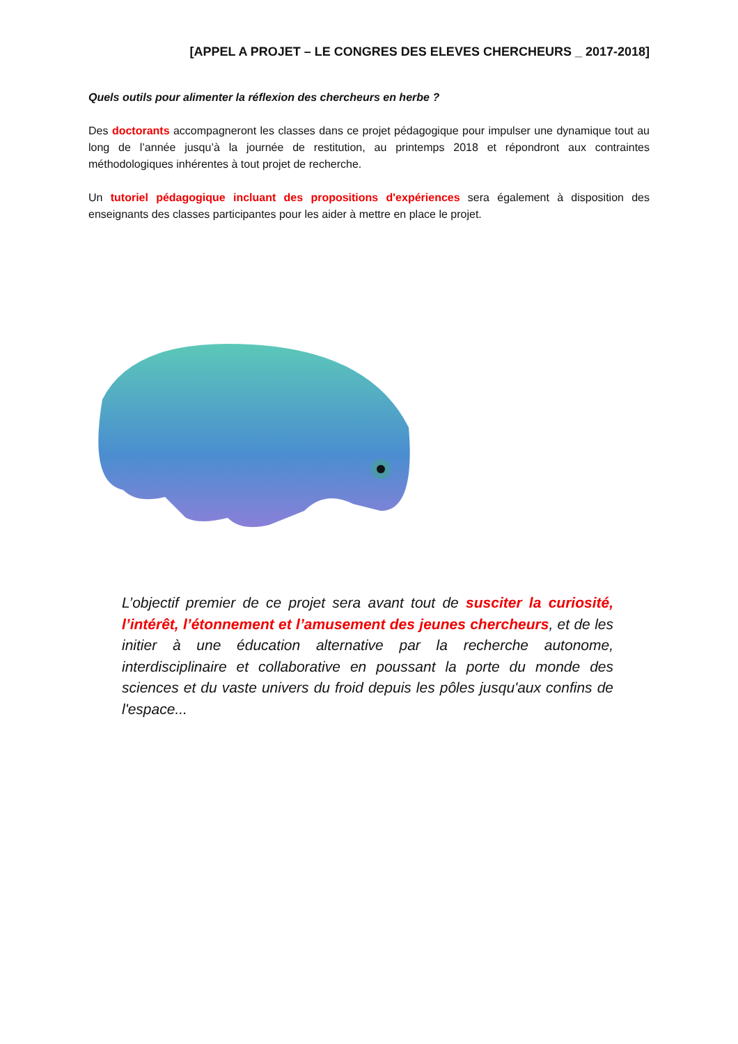[APPEL A PROJET – LE CONGRES DES ELEVES CHERCHEURS _ 2017-2018]
Quels outils pour alimenter la réflexion des chercheurs en herbe ?
Des doctorants accompagneront les classes dans ce projet pédagogique pour impulser une dynamique tout au long de l’année jusqu’à la journée de restitution, au printemps 2018 et répondront aux contraintes méthodologiques inhérentes à tout projet de recherche.
Un tutoriel pédagogique incluant des propositions d'expériences sera également à disposition des enseignants des classes participantes pour les aider à mettre en place le projet.
L’objectif premier de ce projet sera avant tout de susciter la curiosité, l’intérêt, l’étonnement et l’amusement des jeunes chercheurs, et de les initier à une éducation alternative par la recherche autonome, interdisciplinaire et collaborative en poussant la porte du monde des sciences et du vaste univers du froid depuis les pôles jusqu'aux confins de l'espace...